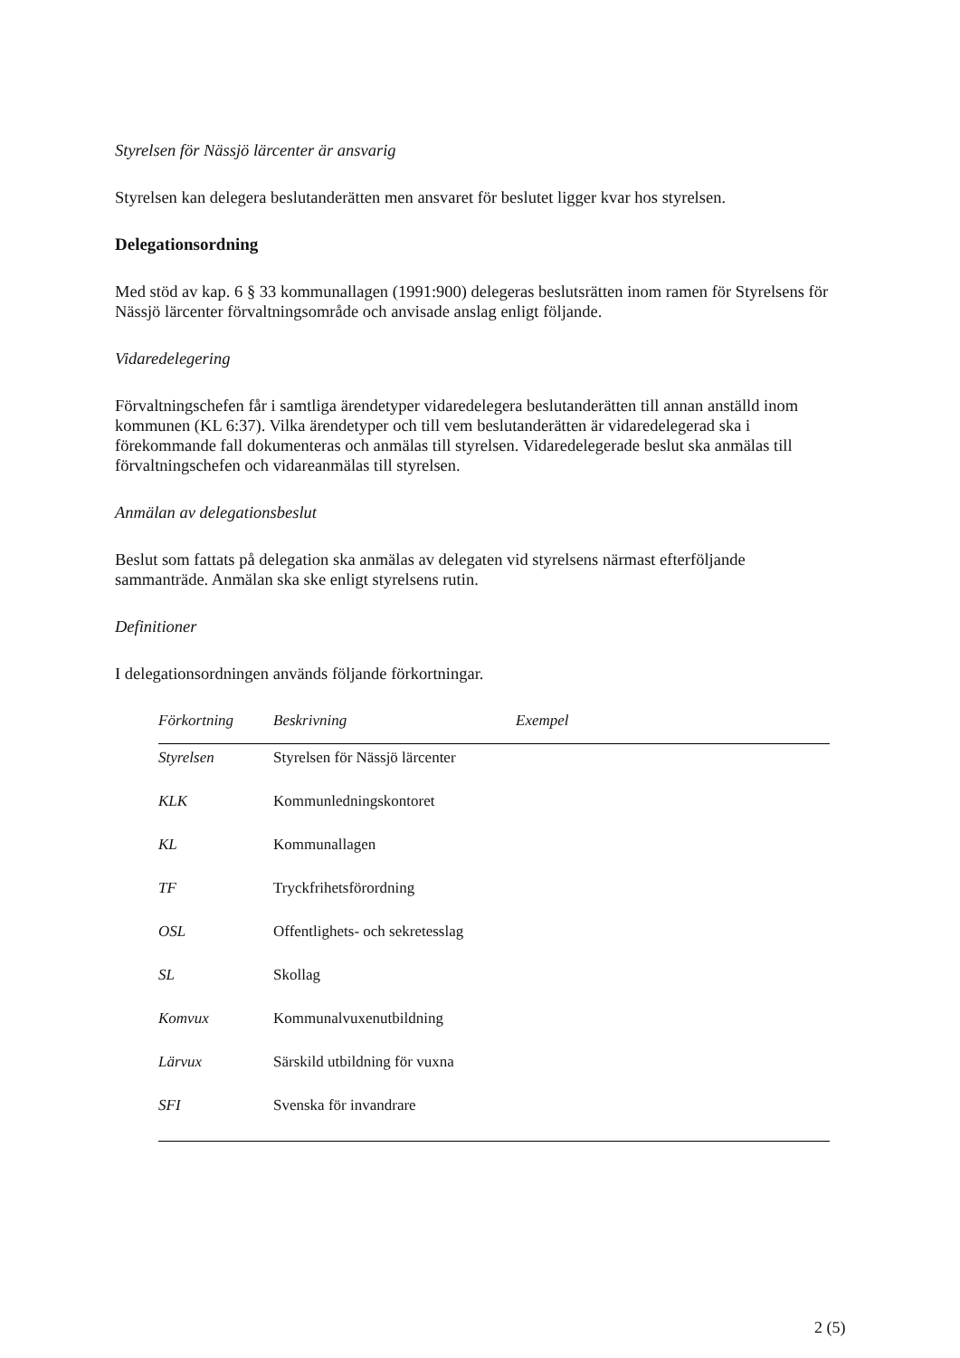Styrelsen för Nässjö lärcenter är ansvarig
Styrelsen kan delegera beslutanderätten men ansvaret för beslutet ligger kvar hos styrelsen.
Delegationsordning
Med stöd av kap. 6 § 33 kommunallagen (1991:900) delegeras beslutsrätten inom ramen för Styrelsens för Nässjö lärcenter förvaltningsområde och anvisade anslag enligt följande.
Vidaredelegering
Förvaltningschefen får i samtliga ärendetyper vidaredelegera beslutanderätten till annan anställd inom kommunen (KL 6:37). Vilka ärendetyper och till vem beslutanderätten är vidaredelegerad ska i förekommande fall dokumenteras och anmälas till styrelsen. Vidaredelegerade beslut ska anmälas till förvaltningschefen och vidareanmälas till styrelsen.
Anmälan av delegationsbeslut
Beslut som fattats på delegation ska anmälas av delegaten vid styrelsens närmast efterföljande sammanträde. Anmälan ska ske enligt styrelsens rutin.
Definitioner
I delegationsordningen används följande förkortningar.
| Förkortning | Beskrivning | Exempel |
| --- | --- | --- |
| Styrelsen | Styrelsen för Nässjö lärcenter | |
| KLK | Kommunledningskontoret | |
| KL | Kommunallagen | |
| TF | Tryckfrihetsförordning | |
| OSL | Offentlighets- och sekretesslag | |
| SL | Skollag | |
| Komvux | Kommunalvuxenutbildning | |
| Lärvux | Särskild utbildning för vuxna | |
| SFI | Svenska för invandrare | |
2 (5)